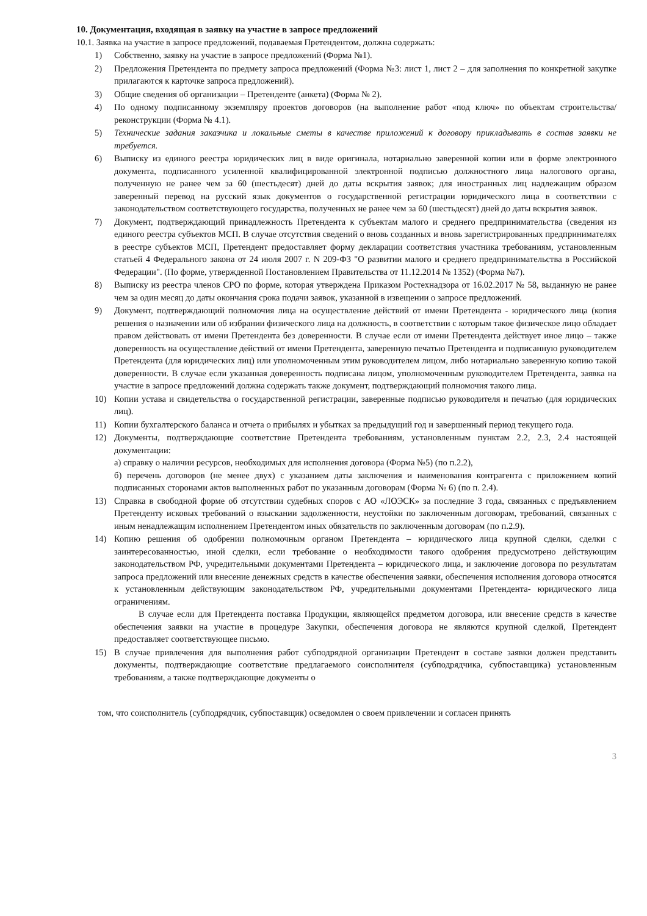10. Документация, входящая в заявку на участие в запросе предложений
10.1. Заявка на участие в запросе предложений, подаваемая Претендентом, должна содержать:
1) Собственно, заявку на участие в запросе предложений (Форма №1).
2) Предложения Претендента по предмету запроса предложений (Форма №3: лист 1, лист 2 – для заполнения по конкретной закупке прилагаются к карточке запроса предложений).
3) Общие сведения об организации – Претенденте (анкета) (Форма № 2).
4) По одному подписанному экземпляру проектов договоров (на выполнение работ «под ключ» по объектам строительства/реконструкции (Форма № 4.1).
5) Технические задания заказчика и локальные сметы в качестве приложений к договору прикладывать в состав заявки не требуется.
6) Выписку из единого реестра юридических лиц в виде оригинала, нотариально заверенной копии или в форме электронного документа, подписанного усиленной квалифицированной электронной подписью должностного лица налогового органа, полученную не ранее чем за 60 (шестьдесят) дней до даты вскрытия заявок; для иностранных лиц надлежащим образом заверенный перевод на русский язык документов о государственной регистрации юридического лица в соответствии с законодательством соответствующего государства, полученных не ранее чем за 60 (шестьдесят) дней до даты вскрытия заявок.
7) Документ, подтверждающий принадлежность Претендента к субъектам малого и среднего предпринимательства (сведения из единого реестра субъектов МСП. В случае отсутствия сведений о вновь созданных и вновь зарегистрированных предпринимателях в реестре субъектов МСП, Претендент предоставляет форму декларации соответствия участника требованиям, установленным статьей 4 Федерального закона от 24 июля 2007 г. N 209-ФЗ "О развитии малого и среднего предпринимательства в Российской Федерации". (По форме, утвержденной Постановлением Правительства от 11.12.2014 № 1352) (Форма №7).
8) Выписку из реестра членов СРО по форме, которая утверждена Приказом Ростехнадзора от 16.02.2017 № 58, выданную не ранее чем за один месяц до даты окончания срока подачи заявок, указанной в извещении о запросе предложений.
9) Документ, подтверждающий полномочия лица на осуществление действий от имени Претендента - юридического лица (копия решения о назначении или об избрании физического лица на должность, в соответствии с которым такое физическое лицо обладает правом действовать от имени Претендента без доверенности. В случае если от имени Претендента действует иное лицо – также доверенность на осуществление действий от имени Претендента, заверенную печатью Претендента и подписанную руководителем Претендента (для юридических лиц) или уполномоченным этим руководителем лицом, либо нотариально заверенную копию такой доверенности. В случае если указанная доверенность подписана лицом, уполномоченным руководителем Претендента, заявка на участие в запросе предложений должна содержать также документ, подтверждающий полномочия такого лица.
10)
Копии устава и свидетельства о государственной регистрации, заверенные подписью руководителя и печатью (для юридических лиц).
11)
Копии бухгалтерского баланса и отчета о прибылях и убытках за предыдущий год и завершенный период текущего года.
12)
Документы, подтверждающие соответствие Претендента требованиям, установленным пунктам 2.2, 2.3, 2.4 настоящей документации:
а) справку о наличии ресурсов, необходимых для исполнения договора (Форма №5) (по п.2.2),
б) перечень договоров (не менее двух) с указанием даты заключения и наименования контрагента с приложением копий подписанных сторонами актов выполненных работ по указанным договорам (Форма № 6) (по п. 2.4).
13)
Справка в свободной форме об отсутствии судебных споров с АО «ЛОЭСК» за последние 3 года, связанных с предъявлением Претенденту исковых требований о взыскании задолженности, неустойки по заключенным договорам, требований, связанных с иным ненадлежащим исполнением Претендентом иных обязательств по заключенным договорам (по п.2.9).
14)
Копию решения об одобрении полномочным органом Претендента – юридического лица крупной сделки, сделки с заинтересованностью, иной сделки, если требование о необходимости такого одобрения предусмотрено действующим законодательством РФ, учредительными документами Претендента – юридического лица, и заключение договора по результатам запроса предложений или внесение денежных средств в качестве обеспечения заявки, обеспечения исполнения договора относятся к установленным действующим законодательством РФ, учредительными документами Претендента- юридического лица ограничениям.
В случае если для Претендента поставка Продукции, являющейся предметом договора, или внесение средств в качестве обеспечения заявки на участие в процедуре Закупки, обеспечения договора не являются крупной сделкой, Претендент предоставляет соответствующее письмо.
15)
В случае привлечения для выполнения работ субподрядной организации Претендент в составе заявки должен представить документы, подтверждающие соответствие предлагаемого соисполнителя (субподрядчика, субпоставщика) установленным требованиям, а также подтверждающие документы о
том, что соисполнитель (субподрядчик, субпоставщик) осведомлен о своем привлечении и согласен принять
3